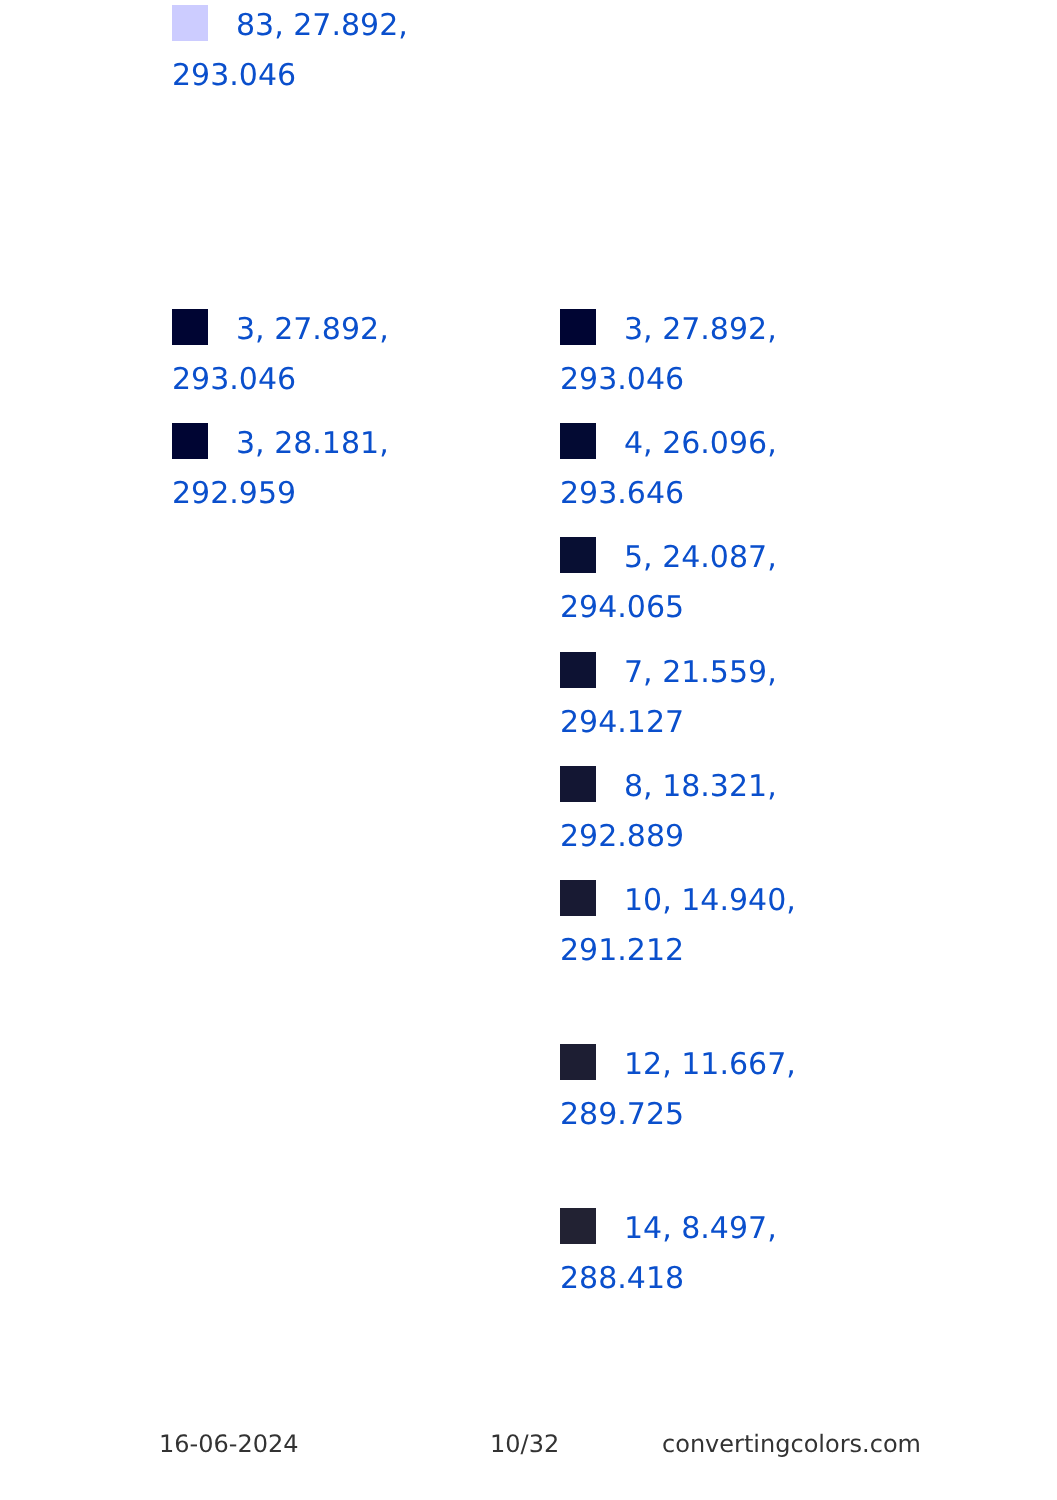83, 27.892, 293.046
3, 27.892, 293.046
3, 28.181, 292.959
3, 27.892, 293.046
4, 26.096, 293.646
5, 24.087, 294.065
7, 21.559, 294.127
8, 18.321, 292.889
10, 14.940, 291.212
12, 11.667, 289.725
14, 8.497, 288.418
16-06-2024 10/32 convertingcolors.com